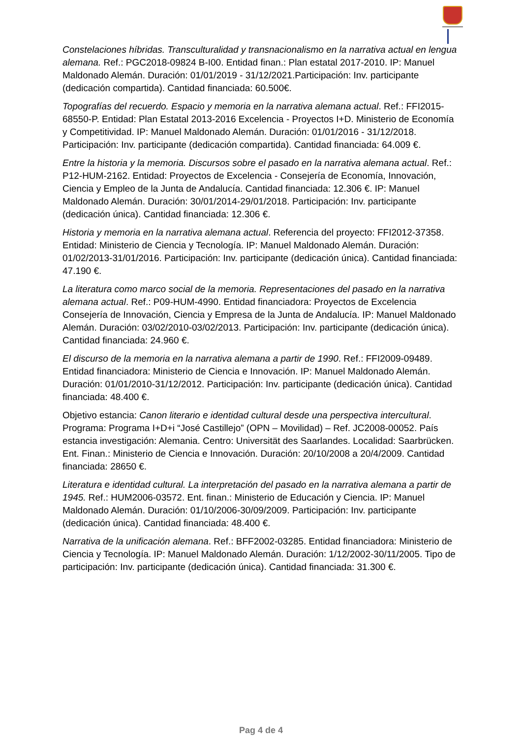Constelaciones híbridas. Transculturalidad y transnacionalismo en la narrativa actual en lengua alemana. Ref.: PGC2018-09824 B-I00. Entidad finan.: Plan estatal 2017-2010. IP: Manuel Maldonado Alemán. Duración: 01/01/2019 - 31/12/2021.Participación: Inv. participante (dedicación compartida). Cantidad financiada: 60.500€.
Topografías del recuerdo. Espacio y memoria en la narrativa alemana actual. Ref.: FFI2015-68550-P. Entidad: Plan Estatal 2013-2016 Excelencia - Proyectos I+D. Ministerio de Economía y Competitividad. IP: Manuel Maldonado Alemán. Duración: 01/01/2016 - 31/12/2018. Participación: Inv. participante (dedicación compartida). Cantidad financiada: 64.009 €.
Entre la historia y la memoria. Discursos sobre el pasado en la narrativa alemana actual. Ref.: P12-HUM-2162. Entidad: Proyectos de Excelencia - Consejería de Economía, Innovación, Ciencia y Empleo de la Junta de Andalucía. Cantidad financiada: 12.306 €. IP: Manuel Maldonado Alemán. Duración: 30/01/2014-29/01/2018. Participación: Inv. participante (dedicación única). Cantidad financiada: 12.306 €.
Historia y memoria en la narrativa alemana actual. Referencia del proyecto: FFI2012-37358. Entidad: Ministerio de Ciencia y Tecnología. IP: Manuel Maldonado Alemán. Duración: 01/02/2013-31/01/2016. Participación: Inv. participante (dedicación única). Cantidad financiada: 47.190 €.
La literatura como marco social de la memoria. Representaciones del pasado en la narrativa alemana actual. Ref.: P09-HUM-4990. Entidad financiadora: Proyectos de Excelencia Consejería de Innovación, Ciencia y Empresa de la Junta de Andalucía. IP: Manuel Maldonado Alemán. Duración: 03/02/2010-03/02/2013. Participación: Inv. participante (dedicación única). Cantidad financiada: 24.960 €.
El discurso de la memoria en la narrativa alemana a partir de 1990. Ref.: FFI2009-09489. Entidad financiadora: Ministerio de Ciencia e Innovación. IP: Manuel Maldonado Alemán. Duración: 01/01/2010-31/12/2012. Participación: Inv. participante (dedicación única). Cantidad financiada: 48.400 €.
Objetivo estancia: Canon literario e identidad cultural desde una perspectiva intercultural. Programa: Programa I+D+i “José Castillejo” (OPN – Movilidad) – Ref. JC2008-00052. País estancia investigación: Alemania. Centro: Universität des Saarlandes. Localidad: Saarbrücken. Ent. Finan.: Ministerio de Ciencia e Innovación. Duración: 20/10/2008 a 20/4/2009. Cantidad financiada: 28650 €.
Literatura e identidad cultural. La interpretación del pasado en la narrativa alemana a partir de 1945. Ref.: HUM2006-03572. Ent. finan.: Ministerio de Educación y Ciencia. IP: Manuel Maldonado Alemán. Duración: 01/10/2006-30/09/2009. Participación: Inv. participante (dedicación única). Cantidad financiada: 48.400 €.
Narrativa de la unificación alemana. Ref.: BFF2002-03285. Entidad financiadora: Ministerio de Ciencia y Tecnología. IP: Manuel Maldonado Alemán. Duración: 1/12/2002-30/11/2005. Tipo de participación: Inv. participante (dedicación única). Cantidad financiada: 31.300 €.
Pag 4 de 4